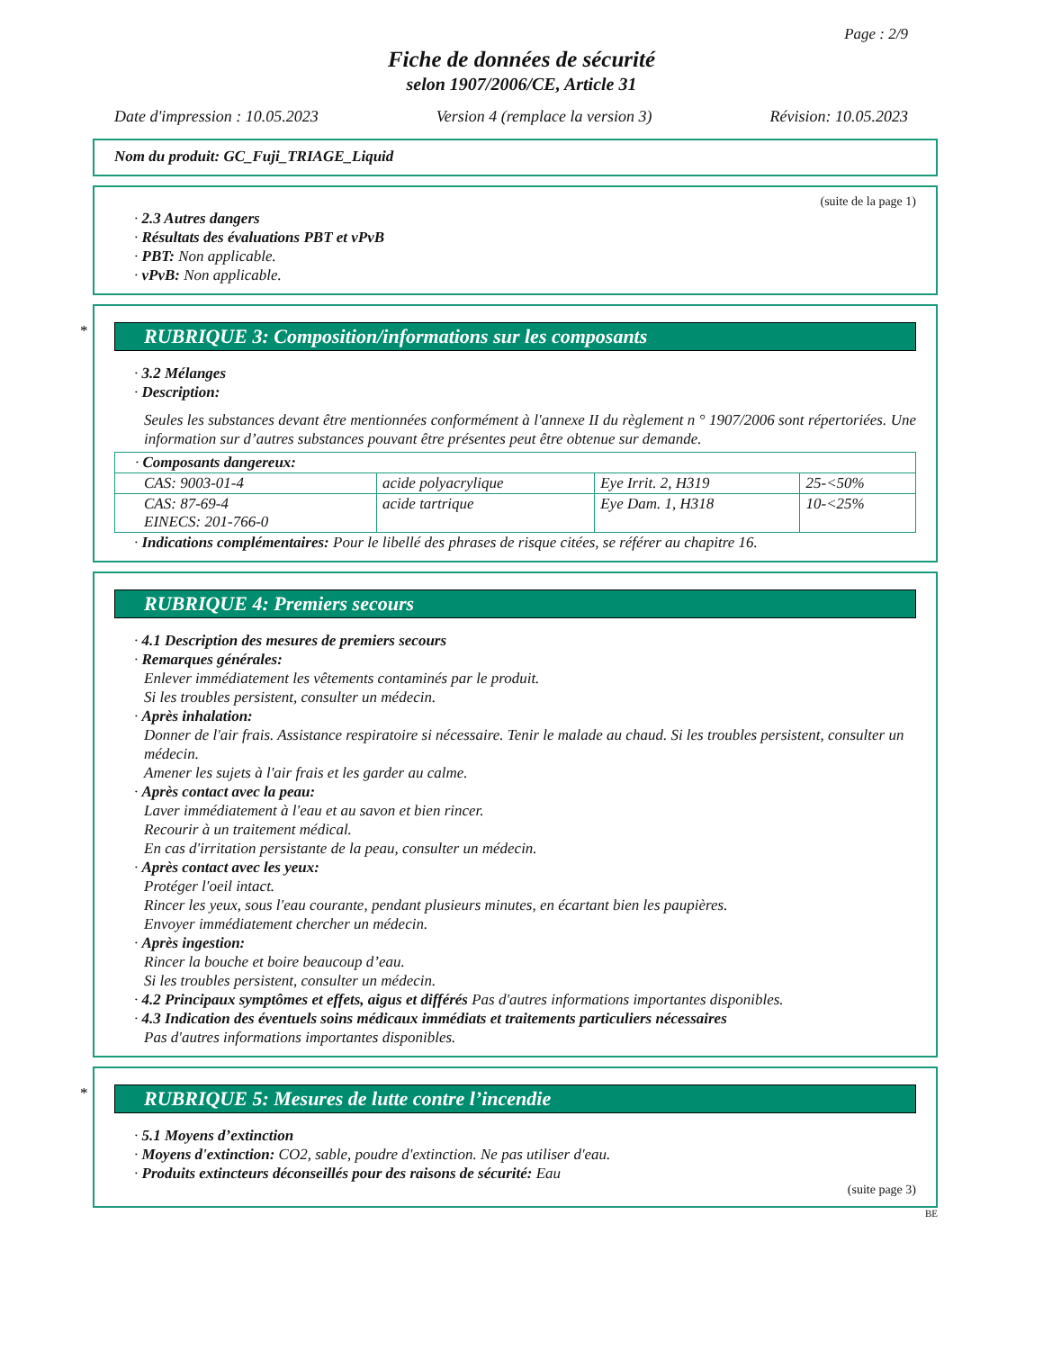Page : 2/9
Fiche de données de sécurité
selon 1907/2006/CE, Article 31
Date d'impression : 10.05.2023 Version 4 (remplace la version 3) Révision: 10.05.2023
Nom du produit: GC_Fuji_TRIAGE_Liquid
(suite de la page 1)
· 2.3 Autres dangers
· Résultats des évaluations PBT et vPvB
· PBT: Non applicable.
· vPvB: Non applicable.
*
RUBRIQUE 3: Composition/informations sur les composants
· 3.2 Mélanges
· Description:
Seules les substances devant être mentionnées conformément à l'annexe II du règlement n ° 1907/2006 sont répertoriées. Une information sur d’autres substances pouvant être présentes peut être obtenue sur demande.
| · Composants dangereux: | | | |
| CAS: 9003-01-4 | acide polyacrylique | Eye Irrit. 2, H319 | 25-<50% |
| CAS: 87-69-4 EINECS: 201-766-0 | acide tartrique | Eye Dam. 1, H318 | 10-<25% |
· Indications complémentaires: Pour le libellé des phrases de risque citées, se référer au chapitre 16.
RUBRIQUE 4: Premiers secours
· 4.1 Description des mesures de premiers secours
· Remarques générales:
Enlever immédiatement les vêtements contaminés par le produit.
Si les troubles persistent, consulter un médecin.
· Après inhalation:
Donner de l'air frais. Assistance respiratoire si nécessaire. Tenir le malade au chaud. Si les troubles persistent, consulter un médecin.
Amener les sujets à l'air frais et les garder au calme.
· Après contact avec la peau:
Laver immédiatement à l'eau et au savon et bien rincer.
Recourir à un traitement médical.
En cas d'irritation persistante de la peau, consulter un médecin.
· Après contact avec les yeux:
Protéger l'oeil intact.
Rincer les yeux, sous l'eau courante, pendant plusieurs minutes, en écartant bien les paupières.
Envoyer immédiatement chercher un médecin.
· Après ingestion:
Rincer la bouche et boire beaucoup d’eau.
Si les troubles persistent, consulter un médecin.
· 4.2 Principaux symptômes et effets, aigus et différés Pas d'autres informations importantes disponibles.
· 4.3 Indication des éventuels soins médicaux immédiats et traitements particuliers nécessaires
Pas d'autres informations importantes disponibles.
*
RUBRIQUE 5: Mesures de lutte contre l’incendie
· 5.1 Moyens d’extinction
· Moyens d'extinction: CO2, sable, poudre d'extinction. Ne pas utiliser d'eau.
· Produits extincteurs déconseillés pour des raisons de sécurité: Eau
(suite page 3)
BE